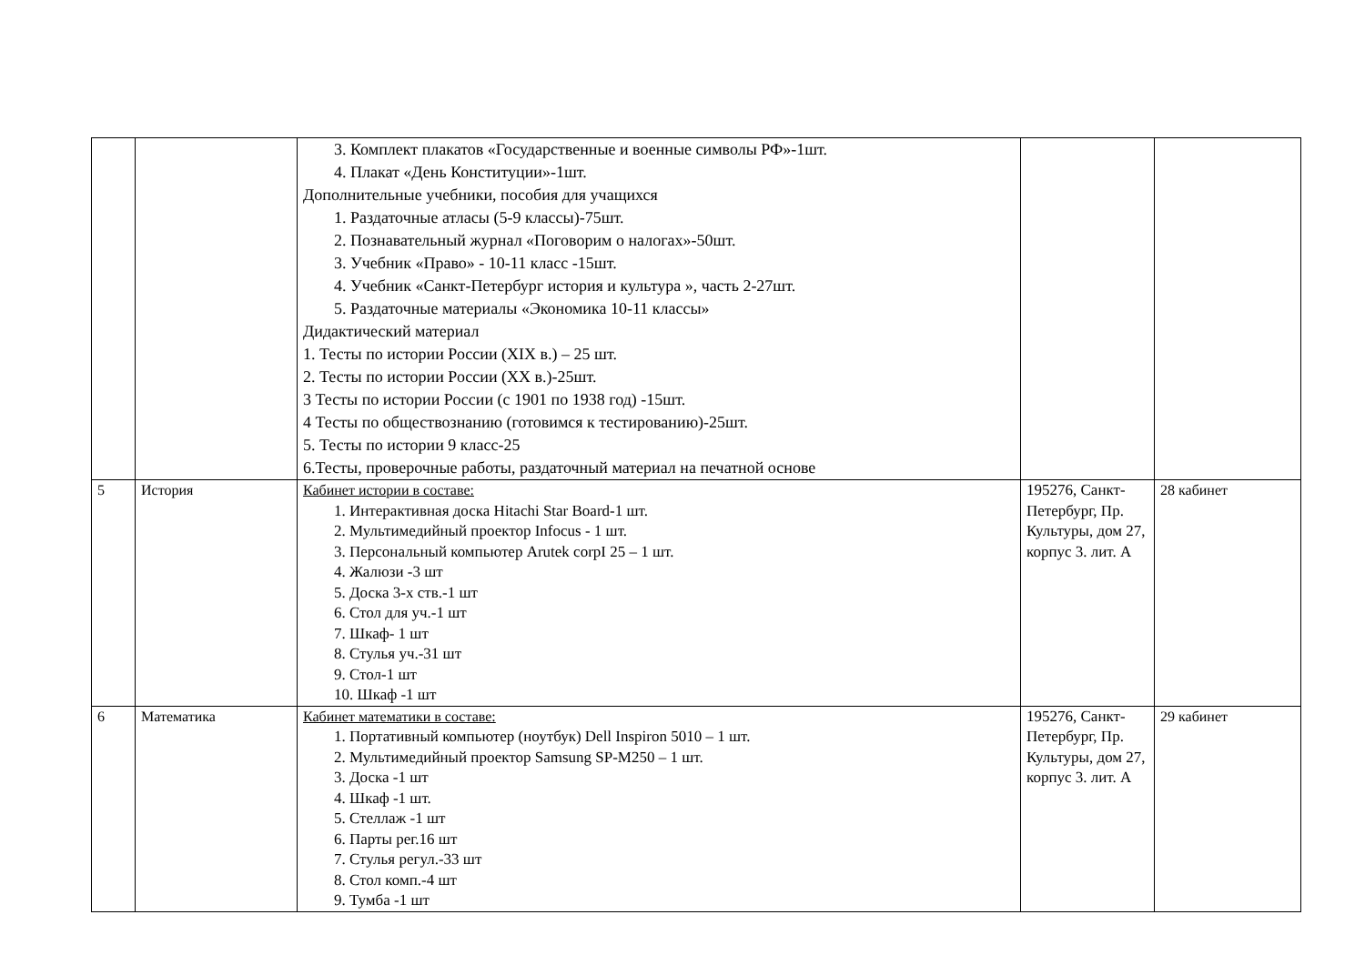| | | 3. Комплект плакатов «Государственные и военные символы РФ»-1шт. 4. Плакат «День Конституции»-1шт. Дополнительные учебники, пособия для учащихся 1. Раздаточные атласы (5-9 классы)-75шт. 2. Познавательный журнал «Поговорим о налогах»-50шт. 3. Учебник «Право» - 10-11 класс -15шт. 4. Учебник «Санкт-Петербург история и культура », часть 2-27шт. 5. Раздаточные материалы «Экономика 10-11 классы» Дидактический материал 1. Тесты по истории России (XIX в.) – 25 шт. 2. Тесты по истории России (XX в.)-25шт. 3 Тесты по истории России (с 1901 по 1938 год) -15шт. 4 Тесты по обществознанию (готовимся к тестированию)-25шт. 5. Тесты по истории 9 класс-25 6.Тесты, проверочные работы, раздаточный материал на печатной основе | | |
| 5 | История | Кабинет истории в составе: 1. Интерактивная доска Hitachi Star Board-1 шт. 2. Мультимедийный проектор Infocus - 1 шт. 3. Персональный компьютер Arutek corpI 25 – 1 шт. 4. Жалюзи -3 шт 5. Доска 3-х ств.-1 шт 6. Стол для уч.-1 шт 7. Шкаф- 1 шт 8. Стулья уч.-31 шт 9. Стол-1 шт 10. Шкаф -1 шт | 195276, Санкт-Петербург, Пр. Культуры, дом 27, корпус 3. лит. А | 28 кабинет |
| 6 | Математика | Кабинет математики в составе: 1. Портативный компьютер (ноутбук) Dell Inspiron 5010 – 1 шт. 2. Мультимедийный проектор Samsung SP-M250 – 1 шт. 3. Доска -1 шт 4. Шкаф -1 шт. 5. Стеллаж -1 шт 6. Парты рег.16 шт 7. Стулья регул.-33 шт 8. Стол комп.-4 шт 9. Тумба -1 шт | 195276, Санкт-Петербург, Пр. Культуры, дом 27, корпус 3. лит. А | 29 кабинет |